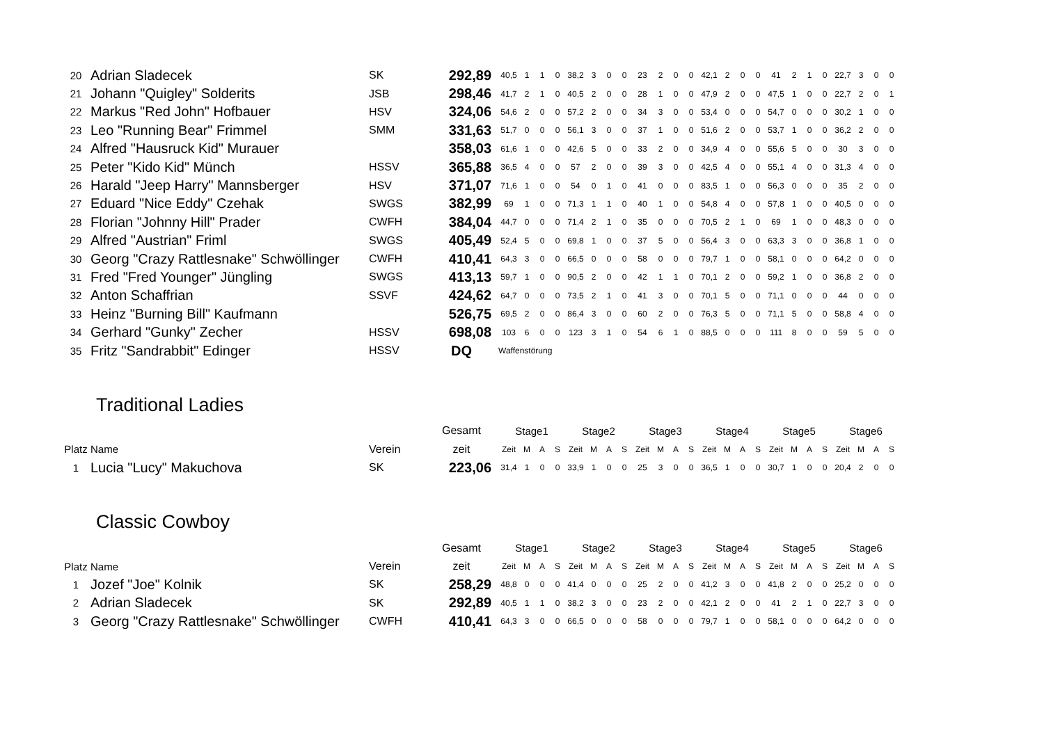| 20 | Adrian Sladecek | SK | 292,89 | 40,5 | 1 | 1 | 0 | 38,2 | 3 | 0 | 0 | 23 | 2 | 0 | 0 | 42,1 | 2 | 0 | 0 | 41 | 2 | 1 | 0 | 22,7 | 3 | 0 | 0 |
| 21 | Johann "Quigley" Solderits | JSB | 298,46 | 41,7 | 2 | 1 | 0 | 40,5 | 2 | 0 | 0 | 28 | 1 | 0 | 0 | 47,9 | 2 | 0 | 0 | 47,5 | 1 | 0 | 0 | 22,7 | 2 | 0 | 1 |
| 22 | Markus "Red John" Hofbauer | HSV | 324,06 | 54,6 | 2 | 0 | 0 | 57,2 | 2 | 0 | 0 | 34 | 3 | 0 | 0 | 53,4 | 0 | 0 | 0 | 54,7 | 0 | 0 | 0 | 30,2 | 1 | 0 | 0 |
| 23 | Leo "Running Bear" Frimmel | SMM | 331,63 | 51,7 | 0 | 0 | 0 | 56,1 | 3 | 0 | 0 | 37 | 1 | 0 | 0 | 51,6 | 2 | 0 | 0 | 53,7 | 1 | 0 | 0 | 36,2 | 2 | 0 | 0 |
| 24 | Alfred "Hausruck Kid" Murauer | | 358,03 | 61,6 | 1 | 0 | 0 | 42,6 | 5 | 0 | 0 | 33 | 2 | 0 | 0 | 34,9 | 4 | 0 | 0 | 55,6 | 5 | 0 | 0 | 30 | 3 | 0 | 0 |
| 25 | Peter "Kido Kid" Münch | HSSV | 365,88 | 36,5 | 4 | 0 | 0 | 57 | 2 | 0 | 0 | 39 | 3 | 0 | 0 | 42,5 | 4 | 0 | 0 | 55,1 | 4 | 0 | 0 | 31,3 | 4 | 0 | 0 |
| 26 | Harald "Jeep Harry" Mannsberger | HSV | 371,07 | 71,6 | 1 | 0 | 0 | 54 | 0 | 1 | 0 | 41 | 0 | 0 | 0 | 83,5 | 1 | 0 | 0 | 56,3 | 0 | 0 | 0 | 35 | 2 | 0 | 0 |
| 27 | Eduard "Nice Eddy" Czehak | SWGS | 382,99 | 69 | 1 | 0 | 0 | 71,3 | 1 | 1 | 0 | 40 | 1 | 0 | 0 | 54,8 | 4 | 0 | 0 | 57,8 | 1 | 0 | 0 | 40,5 | 0 | 0 | 0 |
| 28 | Florian "Johnny Hill" Prader | CWFH | 384,04 | 44,7 | 0 | 0 | 0 | 71,4 | 2 | 1 | 0 | 35 | 0 | 0 | 0 | 70,5 | 2 | 1 | 0 | 69 | 1 | 0 | 0 | 48,3 | 0 | 0 | 0 |
| 29 | Alfred "Austrian" Friml | SWGS | 405,49 | 52,4 | 5 | 0 | 0 | 69,8 | 1 | 0 | 0 | 37 | 5 | 0 | 0 | 56,4 | 3 | 0 | 0 | 63,3 | 3 | 0 | 0 | 36,8 | 1 | 0 | 0 |
| 30 | Georg "Crazy Rattlesnake" Schwöllinger | CWFH | 410,41 | 64,3 | 3 | 0 | 0 | 66,5 | 0 | 0 | 0 | 58 | 0 | 0 | 0 | 79,7 | 1 | 0 | 0 | 58,1 | 0 | 0 | 0 | 64,2 | 0 | 0 | 0 |
| 31 | Fred "Fred Younger" Jüngling | SWGS | 413,13 | 59,7 | 1 | 0 | 0 | 90,5 | 2 | 0 | 0 | 42 | 1 | 1 | 0 | 70,1 | 2 | 0 | 0 | 59,2 | 1 | 0 | 0 | 36,8 | 2 | 0 | 0 |
| 32 | Anton Schaffrian | SSVF | 424,62 | 64,7 | 0 | 0 | 0 | 73,5 | 2 | 1 | 0 | 41 | 3 | 0 | 0 | 70,1 | 5 | 0 | 0 | 71,1 | 0 | 0 | 0 | 44 | 0 | 0 | 0 |
| 33 | Heinz "Burning Bill" Kaufmann | | 526,75 | 69,5 | 2 | 0 | 0 | 86,4 | 3 | 0 | 0 | 60 | 2 | 0 | 0 | 76,3 | 5 | 0 | 0 | 71,1 | 5 | 0 | 0 | 58,8 | 4 | 0 | 0 |
| 34 | Gerhard "Gunky" Zecher | HSSV | 698,08 | 103 | 6 | 0 | 0 | 123 | 3 | 1 | 0 | 54 | 6 | 1 | 0 | 88,5 | 0 | 0 | 0 | 111 | 8 | 0 | 0 | 59 | 5 | 0 | 0 |
| 35 | Fritz "Sandrabbit" Edinger | HSSV | DQ | Waffenstörung | | | | | | | | | | | | | | | | | | | | | | | |
Traditional Ladies
| | | | Gesamt | Stage1 | | | | Stage2 | | | | Stage3 | | | | Stage4 | | | | Stage5 | | | | Stage6 | | | |
| --- | --- | --- | --- | --- | --- | --- | --- | --- | --- | --- | --- | --- | --- | --- | --- | --- | --- | --- | --- | --- | --- | --- | --- | --- | --- | --- | --- |
| Platz | Name | Verein | zeit | Zeit | M | A | S | Zeit | M | A | S | Zeit | M | A | S | Zeit | M | A | S | Zeit | M | A | S | Zeit | M | A | S |
| 1 | Lucia "Lucy" Makuchova | SK | 223,06 | 31,4 | 1 | 0 | 0 | 33,9 | 1 | 0 | 0 | 25 | 3 | 0 | 0 | 36,5 | 1 | 0 | 0 | 30,7 | 1 | 0 | 0 | 20,4 | 2 | 0 | 0 |
Classic Cowboy
| | | | Gesamt | Stage1 | | | | Stage2 | | | | Stage3 | | | | Stage4 | | | | Stage5 | | | | Stage6 | | | |
| --- | --- | --- | --- | --- | --- | --- | --- | --- | --- | --- | --- | --- | --- | --- | --- | --- | --- | --- | --- | --- | --- | --- | --- | --- | --- | --- | --- |
| Platz | Name | Verein | zeit | Zeit | M | A | S | Zeit | M | A | S | Zeit | M | A | S | Zeit | M | A | S | Zeit | M | A | S | Zeit | M | A | S |
| 1 | Jozef "Joe" Kolnik | SK | 258,29 | 48,8 | 0 | 0 | 0 | 41,4 | 0 | 0 | 0 | 25 | 2 | 0 | 0 | 41,2 | 3 | 0 | 0 | 41,8 | 2 | 0 | 0 | 25,2 | 0 | 0 | 0 |
| 2 | Adrian Sladecek | SK | 292,89 | 40,5 | 1 | 1 | 0 | 38,2 | 3 | 0 | 0 | 23 | 2 | 0 | 0 | 42,1 | 2 | 0 | 0 | 41 | 2 | 1 | 0 | 22,7 | 3 | 0 | 0 |
| 3 | Georg "Crazy Rattlesnake" Schwöllinger | CWFH | 410,41 | 64,3 | 3 | 0 | 0 | 66,5 | 0 | 0 | 0 | 58 | 0 | 0 | 0 | 79,7 | 1 | 0 | 0 | 58,1 | 0 | 0 | 0 | 64,2 | 0 | 0 | 0 |